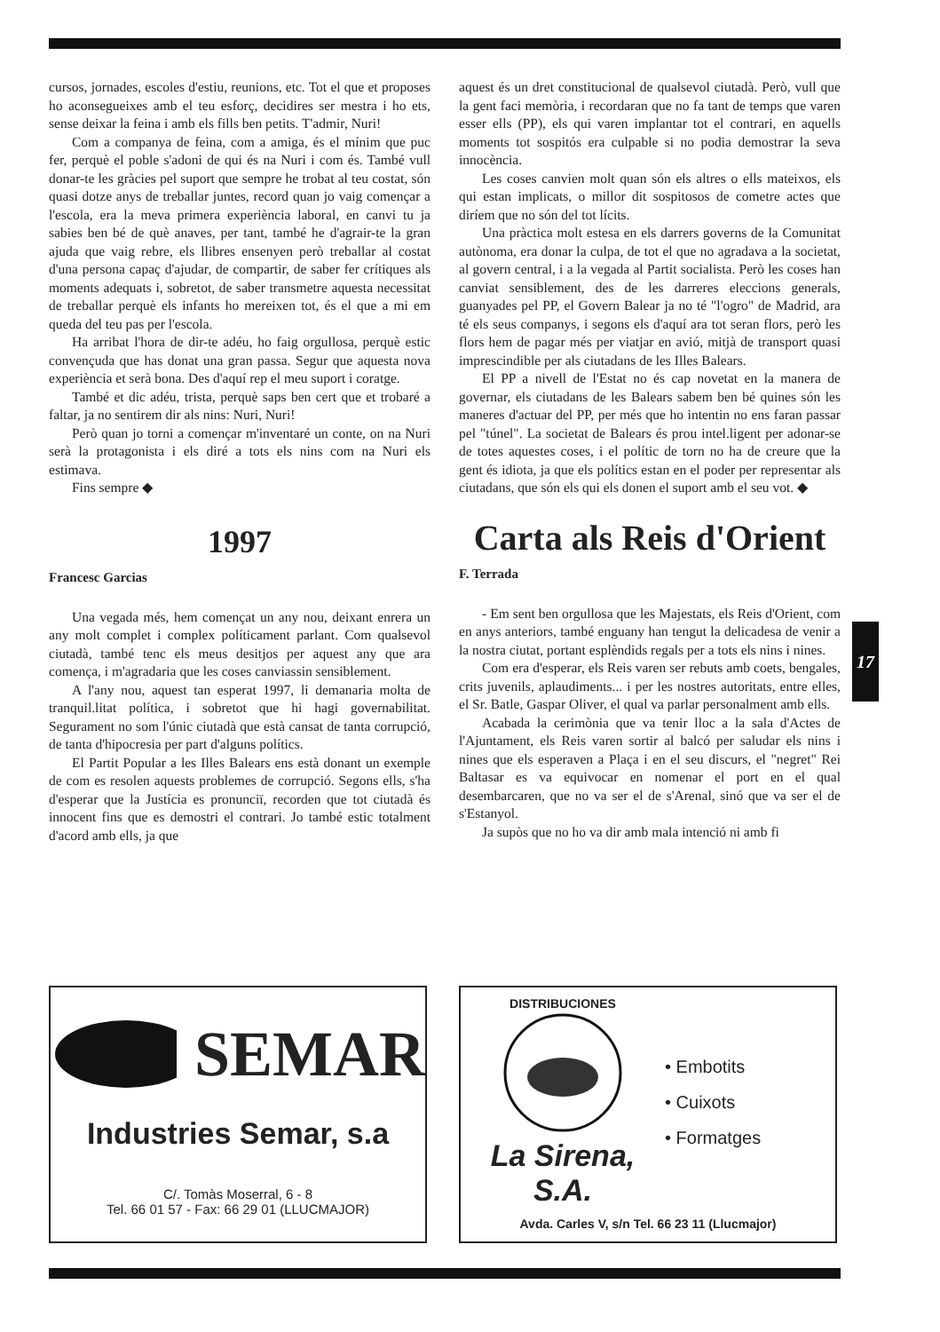cursos, jornades, escoles d'estiu, reunions, etc. Tot el que et proposes ho aconsegueixes amb el teu esforç, decidires ser mestra i ho ets, sense deixar la feina i amb els fills ben petits. T'admir, Nuri!
Com a companya de feina, com a amiga, és el mínim que puc fer, perquè el poble s'adoni de qui és na Nuri i com és. També vull donar-te les gràcies pel suport que sempre he trobat al teu costat, són quasi dotze anys de treballar juntes, record quan jo vaig començar a l'escola, era la meva primera experiència laboral, en canvi tu ja sabies ben bé de què anaves, per tant, també he d'agrair-te la gran ajuda que vaig rebre, els llibres ensenyen però treballar al costat d'una persona capaç d'ajudar, de compartir, de saber fer crítiques als moments adequats i, sobretot, de saber transmetre aquesta necessitat de treballar perquè els infants ho mereixen tot, és el que a mi em queda del teu pas per l'escola.
Ha arribat l'hora de dir-te adéu, ho faig orgullosa, perquè estic convençuda que has donat una gran passa. Segur que aquesta nova experiència et serà bona. Des d'aquí rep el meu suport i coratge.
També et dic adéu, trista, perquè saps ben cert que et trobaré a faltar, ja no sentirem dir als nins: Nuri, Nuri!
Però quan jo torni a començar m'inventaré un conte, on na Nuri serà la protagonista i els diré a tots els nins com na Nuri els estimava.
Fins sempre ◆
1997
Francesc Garcias
Una vegada més, hem començat un any nou, deixant enrera un any molt complet i complex políticament parlant. Com qualsevol ciutadà, també tenc els meus desitjos per aquest any que ara comença, i m'agradaria que les coses canviassin sensiblement.
A l'any nou, aquest tan esperat 1997, li demanaria molta de tranquil.litat política, i sobretot que hi hagi governabilitat. Segurament no som l'únic ciutadà que està cansat de tanta corrupció, de tanta d'hipocresia per part d'alguns polítics.
El Partit Popular a les Illes Balears ens està donant un exemple de com es resolen aquests problemes de corrupció. Segons ells, s'ha d'esperar que la Justícia es pronunciï, recorden que tot ciutadà és innocent fins que es demostri el contrari. Jo també estic totalment d'acord amb ells, ja que
aquest és un dret constitucional de qualsevol ciutadà. Però, vull que la gent faci memòria, i recordaran que no fa tant de temps que varen esser ells (PP), els qui varen implantar tot el contrari, en aquells moments tot sospitós era culpable si no podia demostrar la seva innocència.
Les coses canvien molt quan són els altres o ells mateixos, els qui estan implicats, o millor dit sospitosos de cometre actes que diríem que no són del tot lícits.
Una pràctica molt estesa en els darrers governs de la Comunitat autònoma, era donar la culpa, de tot el que no agradava a la societat, al govern central, i a la vegada al Partit socialista. Però les coses han canviat sensiblement, des de les darreres eleccions generals, guanyades pel PP, el Govern Balear ja no té "l'ogro" de Madrid, ara té els seus companys, i segons els d'aquí ara tot seran flors, però les flors hem de pagar més per viatjar en avió, mitjà de transport quasi imprescindible per als ciutadans de les Illes Balears.
El PP a nivell de l'Estat no és cap novetat en la manera de governar, els ciutadans de les Balears sabem ben bé quines són les maneres d'actuar del PP, per més que ho intentin no ens faran passar pel "túnel". La societat de Balears és prou intel.ligent per adonar-se de totes aquestes coses, i el polític de torn no ha de creure que la gent és idiota, ja que els polítics estan en el poder per representar als ciutadans, que són els qui els donen el suport amb el seu vot. ◆
Carta als Reis d'Orient
F. Terrada
- Em sent ben orgullosa que les Majestats, els Reis d'Orient, com en anys anteriors, també enguany han tengut la delicadesa de venir a la nostra ciutat, portant esplèndids regals per a tots els nins i nines.
Com era d'esperar, els Reis varen ser rebuts amb coets, bengales, crits juvenils, aplaudiments... i per les nostres autoritats, entre elles, el Sr. Batle, Gaspar Oliver, el qual va parlar personalment amb ells.
Acabada la cerimònia que va tenir lloc a la sala d'Actes de l'Ajuntament, els Reis varen sortir al balcó per saludar els nins i nines que els esperaven a Plaça i en el seu discurs, el "negret" Rei Baltasar es va equivocar en nomenar el port en el qual desembarcaren, que no va ser el de s'Arenal, sinó que va ser el de s'Estanyol.
Ja supòs que no ho va dir amb mala intenció ni amb fi
17
SEMAR
Industries Semar, s.a
C/. Tomàs Moserral, 6 - 8
Tel. 66 01 57 - Fax: 66 29 01 (LLUCMAJOR)
DISTRIBUCIONES
La Sirena, S.A.
• Embotits
• Cuixots
• Formatges
Avda. Carles V, s/n Tel. 66 23 11 (Llucmajor)